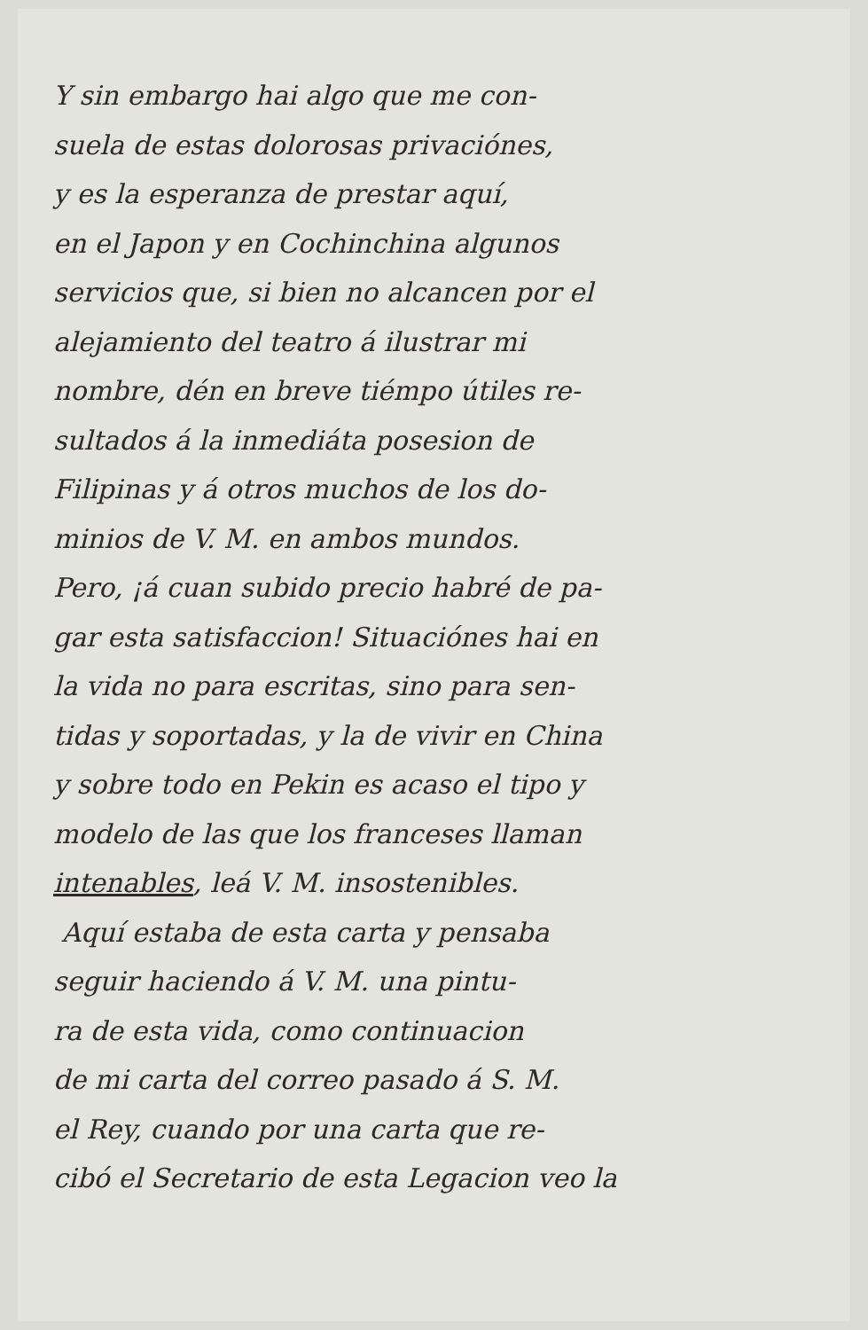Y sin embargo hai algo que me con-
suela de estas dolorosas privaciónes,
y es la esperanza de prestar aquí,
en el Japon y en Cochinchina algunos
servicios que, si bien no alcancen por el
alejamiento del teatro á ilustrar mi
nombre, dén en breve tiémpo útiles re-
sultados á la inmediáta posesion de
Filipinas y á otros muchos de los do-
minios de V. M. en ambos mundos.
Pero, ¡á cuan subido precio habré de pa-
gar esta satisfaccion! Situaciónes hai en
la vida no para escritas, sino para sen-
tidas y soportadas, y la de vivir en China
y sobre todo en Pekin es acaso el tipo y
modelo de las que los franceses llaman
intenables, leá V. M. insostenibles.
Aquí estaba de esta carta y pensaba
seguir haciendo á V. M. una pintu-
ra de esta vida, como continuacion
de mi carta del correo pasado á S. M.
el Rey, cuando por una carta que re-
cibó el Secretario de esta Legacion veo la